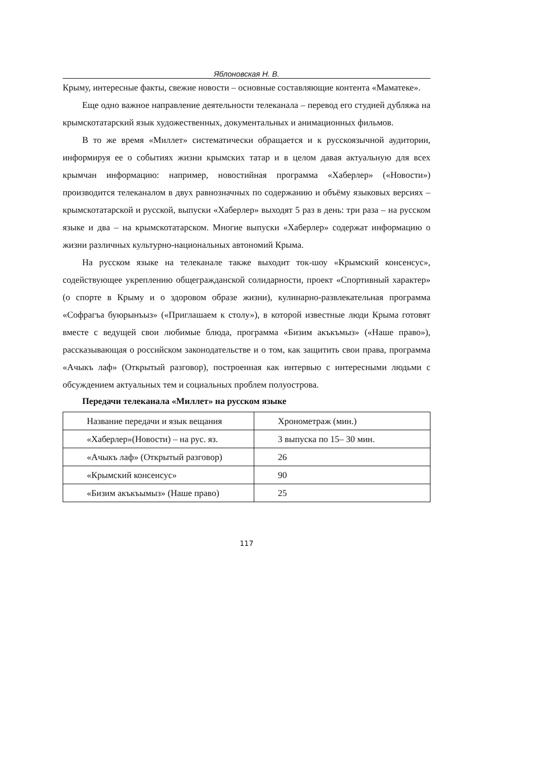Яблоновская Н. В.
Крыму, интересные факты, свежие новости – основные составляющие контента «Маматеке».
Еще одно важное направление деятельности телеканала – перевод его студией дубляжа на крымскотатарский язык художественных, документальных и анимационных фильмов.
В то же время «Миллет» систематически обращается и к русскоязычной аудитории, информируя ее о событиях жизни крымских татар и в целом давая актуальную для всех крымчан информацию: например, новостийная программа «Хаберлер» («Новости») производится телеканалом в двух равнозначных по содержанию и объёму языковых версиях – крымскотатарской и русской, выпуски «Хаберлер» выходят 5 раз в день: три раза – на русском языке и два – на крымскотатарском. Многие выпуски «Хаберлер» содержат информацию о жизни различных культурно-национальных автономий Крыма.
На русском языке на телеканале также выходит ток-шоу «Крымский консенсус», содействующее укреплению общегражданской солидарности, проект «Спортивный характер» (о спорте в Крыму и о здоровом образе жизни), кулинарно-развлекательная программа «Софрагъа буюрынъыз» («Приглашаем к столу»), в которой известные люди Крыма готовят вместе с ведущей свои любимые блюда, программа «Бизим акъкъмыз» («Наше право»), рассказывающая о российском законодательстве и о том, как защитить свои права, программа «Ачыкъ лаф» (Открытый разговор), построенная как интервью с интересными людьми с обсуждением актуальных тем и социальных проблем полуострова.
Передачи телеканала «Миллет» на русском языке
| Название передачи и язык вещания | Хронометраж (мин.) |
| «Хаберлер»(Новости) – на рус. яз. | 3 выпуска по 15– 30 мин. |
| «Ачыкъ лаф» (Открытый разговор) | 26 |
| «Крымский консенсус» | 90 |
| «Бизим акъкъымыз» (Наше право) | 25 |
117